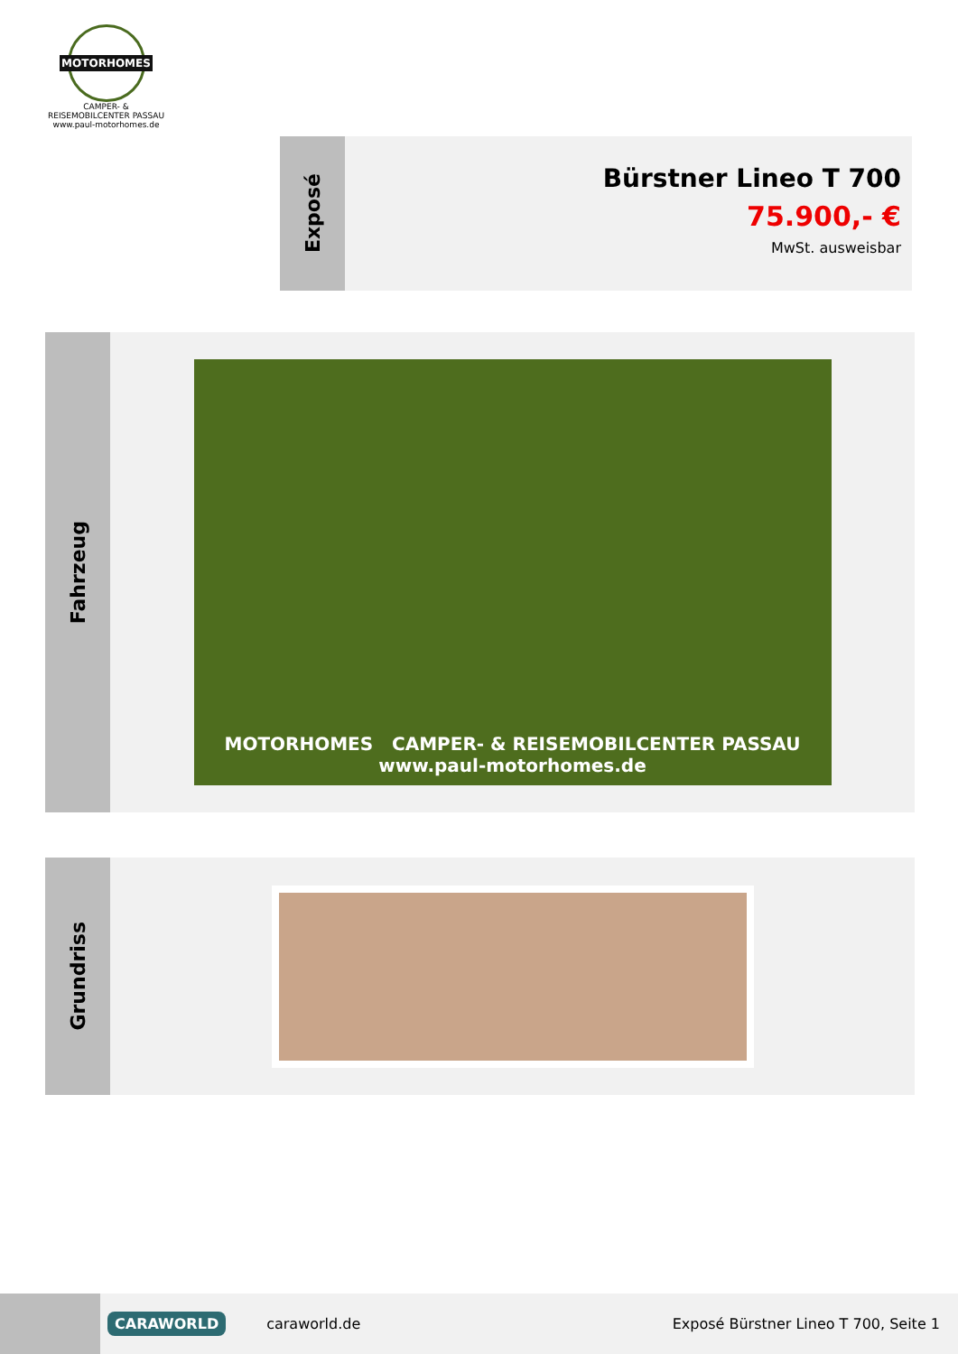MOTORHOMES
CAMPER- & REISEMOBILCENTER PASSAU
www.paul-motorhomes.de
Exposé
Bürstner Lineo T 700
75.900,- €
MwSt. ausweisbar
Fahrzeug
MOTORHOMES CAMPER- & REISEMOBILCENTER PASSAU
www.paul-motorhomes.de
Grundriss
CARAWORLD
caraworld.de
Exposé Bürstner Lineo T 700, Seite 1